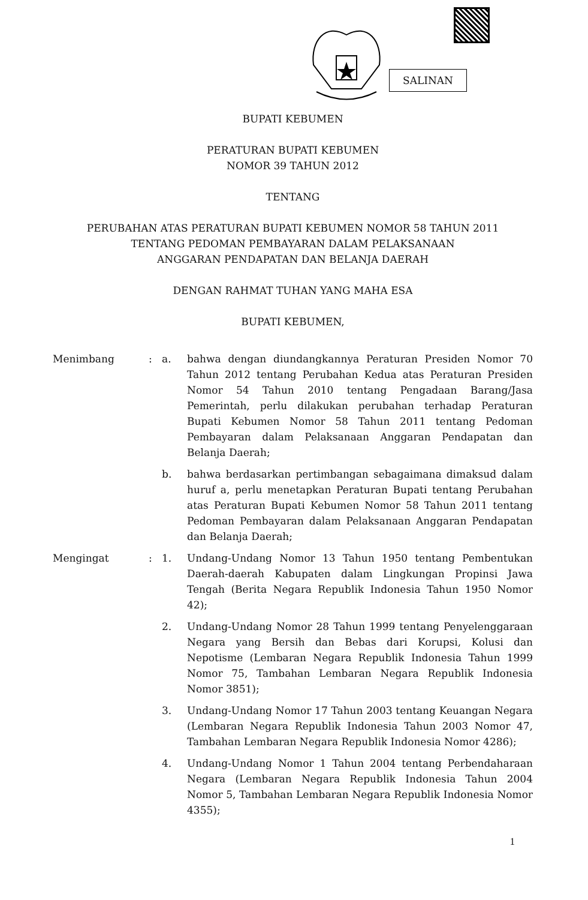SALINAN
BUPATI KEBUMEN
PERATURAN BUPATI KEBUMEN
NOMOR 39 TAHUN 2012
TENTANG
PERUBAHAN ATAS PERATURAN BUPATI KEBUMEN NOMOR 58 TAHUN 2011
TENTANG PEDOMAN PEMBAYARAN DALAM PELAKSANAAN
ANGGARAN PENDAPATAN DAN BELANJA DAERAH
DENGAN RAHMAT TUHAN YANG MAHA ESA
BUPATI KEBUMEN,
Menimbang : a. bahwa dengan diundangkannya Peraturan Presiden Nomor 70 Tahun 2012 tentang Perubahan Kedua atas Peraturan Presiden Nomor 54 Tahun 2010 tentang Pengadaan Barang/Jasa Pemerintah, perlu dilakukan perubahan terhadap Peraturan Bupati Kebumen Nomor 58 Tahun 2011 tentang Pedoman Pembayaran dalam Pelaksanaan Anggaran Pendapatan dan Belanja Daerah;
b. bahwa berdasarkan pertimbangan sebagaimana dimaksud dalam huruf a, perlu menetapkan Peraturan Bupati tentang Perubahan atas Peraturan Bupati Kebumen Nomor 58 Tahun 2011 tentang Pedoman Pembayaran dalam Pelaksanaan Anggaran Pendapatan dan Belanja Daerah;
Mengingat : 1. Undang-Undang Nomor 13 Tahun 1950 tentang Pembentukan Daerah-daerah Kabupaten dalam Lingkungan Propinsi Jawa Tengah (Berita Negara Republik Indonesia Tahun 1950 Nomor 42);
2. Undang-Undang Nomor 28 Tahun 1999 tentang Penyelenggaraan Negara yang Bersih dan Bebas dari Korupsi, Kolusi dan Nepotisme (Lembaran Negara Republik Indonesia Tahun 1999 Nomor 75, Tambahan Lembaran Negara Republik Indonesia Nomor 3851);
3. Undang-Undang Nomor 17 Tahun 2003 tentang Keuangan Negara (Lembaran Negara Republik Indonesia Tahun 2003 Nomor 47, Tambahan Lembaran Negara Republik Indonesia Nomor 4286);
4. Undang-Undang Nomor 1 Tahun 2004 tentang Perbendaharaan Negara (Lembaran Negara Republik Indonesia Tahun 2004 Nomor 5, Tambahan Lembaran Negara Republik Indonesia Nomor 4355);
1